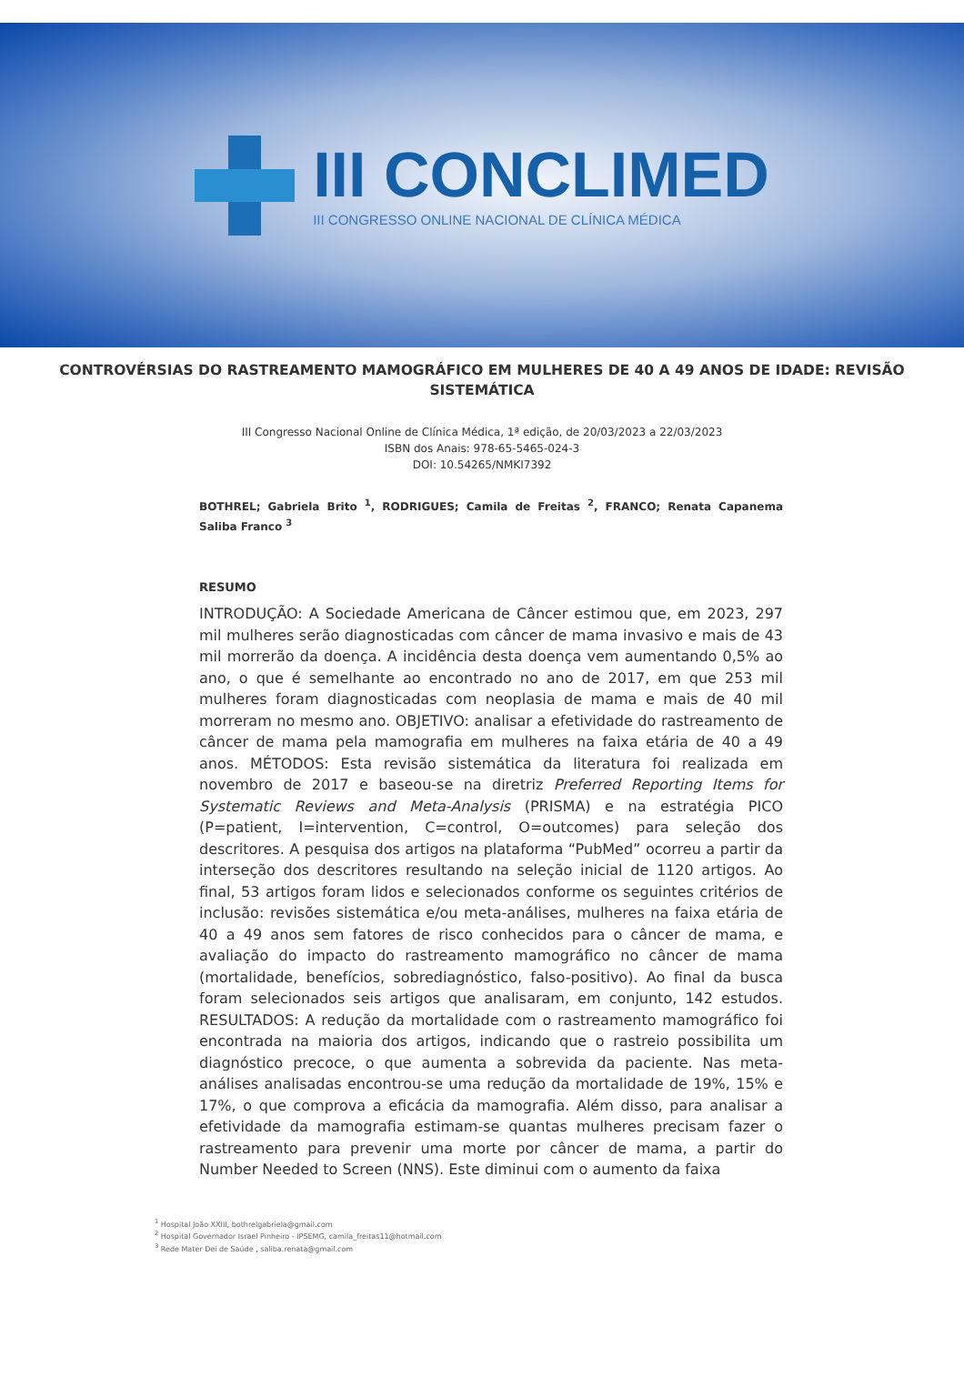III CONCLIMED
III CONGRESSO ONLINE NACIONAL DE CLÍNICA MÉDICA
CONTROVÉRSIAS DO RASTREAMENTO MAMOGRÁFICO EM MULHERES DE 40 A 49 ANOS DE IDADE: REVISÃO SISTEMÁTICA
III Congresso Nacional Online de Clínica Médica, 1ª edição, de 20/03/2023 a 22/03/2023
ISBN dos Anais: 978-65-5465-024-3
DOI: 10.54265/NMKI7392
BOTHREL; Gabriela Brito <sup>1</sup>, RODRIGUES; Camila de Freitas <sup>2</sup>, FRANCO; Renata Capanema Saliba Franco <sup>3</sup>
RESUMO
INTRODUÇÃO: A Sociedade Americana de Câncer estimou que, em 2023, 297 mil mulheres serão diagnosticadas com câncer de mama invasivo e mais de 43 mil morrerão da doença. A incidência desta doença vem aumentando 0,5% ao ano, o que é semelhante ao encontrado no ano de 2017, em que 253 mil mulheres foram diagnosticadas com neoplasia de mama e mais de 40 mil morreram no mesmo ano. OBJETIVO: analisar a efetividade do rastreamento de câncer de mama pela mamografia em mulheres na faixa etária de 40 a 49 anos. MÉTODOS: Esta revisão sistemática da literatura foi realizada em novembro de 2017 e baseou-se na diretriz Preferred Reporting Items for Systematic Reviews and Meta-Analysis (PRISMA) e na estratégia PICO (P=patient, I=intervention, C=control, O=outcomes) para seleção dos descritores. A pesquisa dos artigos na plataforma “PubMed” ocorreu a partir da interseção dos descritores resultando na seleção inicial de 1120 artigos. Ao final, 53 artigos foram lidos e selecionados conforme os seguintes critérios de inclusão: revisões sistemática e/ou meta-análises, mulheres na faixa etária de 40 a 49 anos sem fatores de risco conhecidos para o câncer de mama, e avaliação do impacto do rastreamento mamográfico no câncer de mama (mortalidade, benefícios, sobrediagnóstico, falso-positivo). Ao final da busca foram selecionados seis artigos que analisaram, em conjunto, 142 estudos. RESULTADOS: A redução da mortalidade com o rastreamento mamográfico foi encontrada na maioria dos artigos, indicando que o rastreio possibilita um diagnóstico precoce, o que aumenta a sobrevida da paciente. Nas meta-análises analisadas encontrou-se uma redução da mortalidade de 19%, 15% e 17%, o que comprova a eficácia da mamografia. Além disso, para analisar a efetividade da mamografia estimam-se quantas mulheres precisam fazer o rastreamento para prevenir uma morte por câncer de mama, a partir do Number Needed to Screen (NNS). Este diminui com o aumento da faixa
<sup>1</sup> Hospital João XXIII, bothrelgabriela@gmail.com
<sup>2</sup> Hospital Governador Israel Pinheiro - IPSEMG, camila_freitas11@hotmail.com
<sup>3</sup> Rede Mater Dei de Saúde , saliba.renata@gmail.com